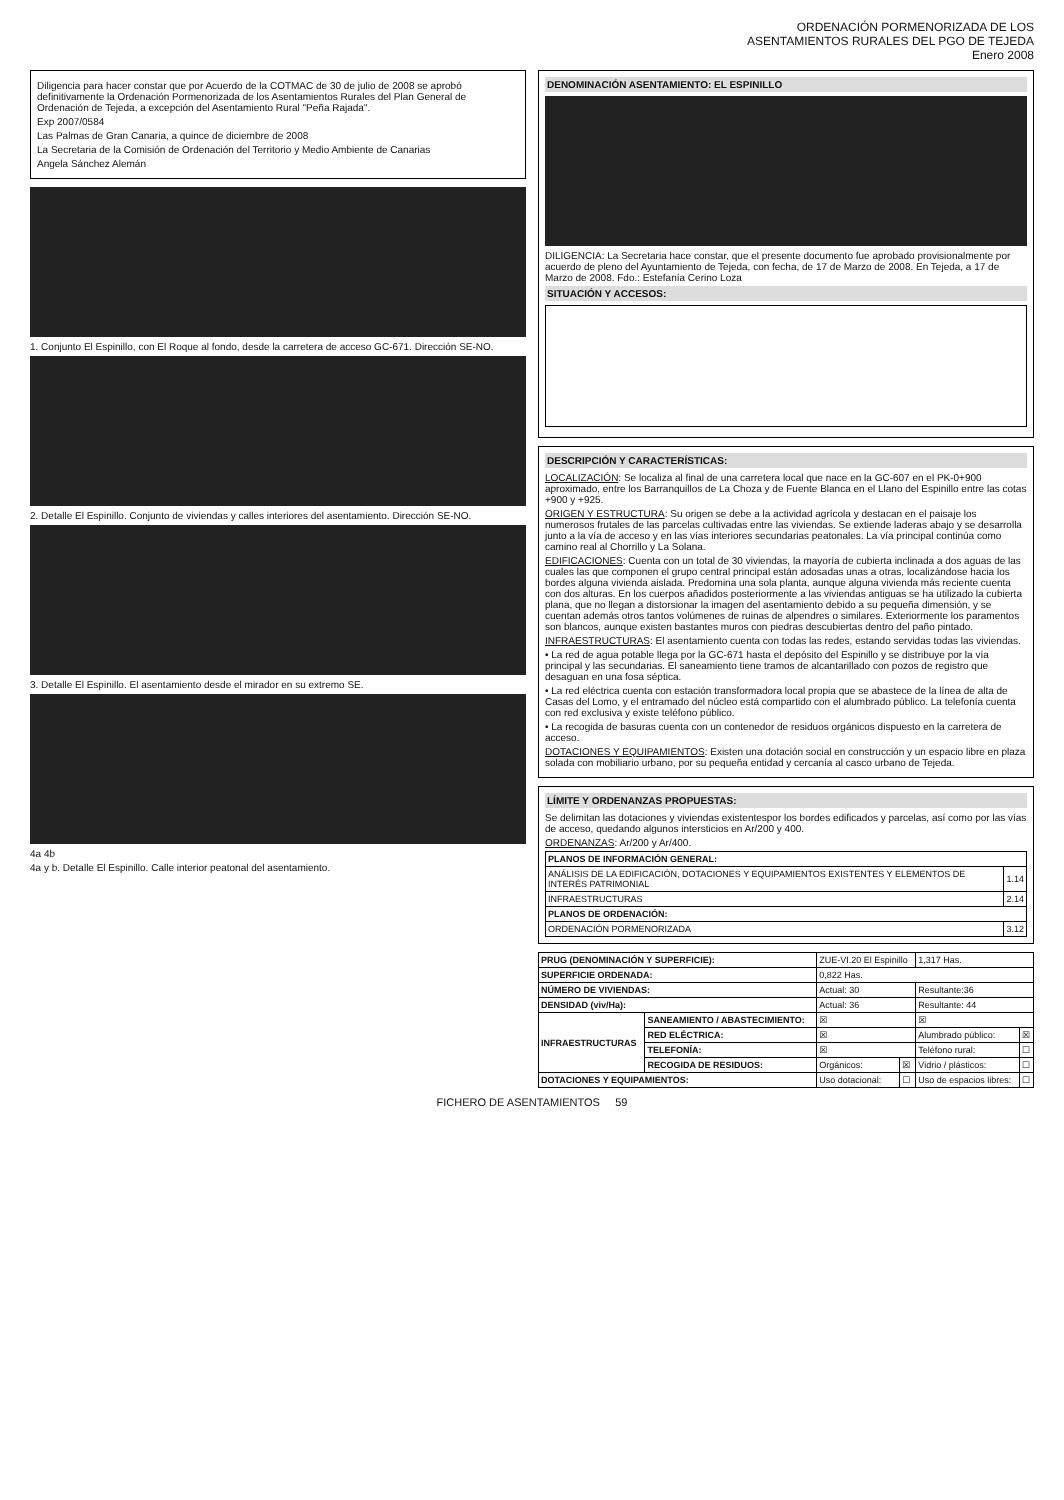ORDENACIÓN PORMENORIZADA DE LOS
ASENTAMIENTOS RURALES DEL PGO DE TEJEDA
Enero 2008
Diligencia para hacer constar que por Acuerdo de la COTMAC de 30 de julio de 2008 se aprobó definitivamente la Ordenación Pormenorizada de los Asentamientos Rurales del Plan General de Ordenación de Tejeda, a excepción del Asentamiento Rural "Peña Rajada".
Exp 2007/0584
Las Palmas de Gran Canaria, a quince de diciembre de 2008
La Secretaria de la Comisión de Ordenación del Territorio y Medio Ambiente de Canarias
Angela Sánchez Alemán
1. Conjunto El Espinillo, con El Roque al fondo, desde la carretera de acceso GC-671. Dirección SE-NO.
2. Detalle El Espinillo. Conjunto de viviendas y calles interiores del asentamiento. Dirección SE-NO.
3. Detalle El Espinillo. El asentamiento desde el mirador en su extremo SE.
4a 4b
4a y b. Detalle El Espinillo. Calle interior peatonal del asentamiento.
DENOMINACIÓN ASENTAMIENTO: EL ESPINILLO
DILIGENCIA: La Secretaria hace constar, que el presente documento fue aprobado provisionalmente por acuerdo de pleno del Ayuntamiento de Tejeda, con fecha, de 17 de Marzo de 2008. En Tejeda, a 17 de Marzo de 2008. Fdo.: Estefanía Cerino Loza
SITUACIÓN Y ACCESOS:
DESCRIPCIÓN Y CARACTERÍSTICAS:
LOCALIZACIÓN: Se localiza al final de una carretera local que nace en la GC-607 en el PK-0+900 aproximado, entre los Barranquillos de La Choza y de Fuente Blanca en el Llano del Espinillo entre las cotas +900 y +925.
ORIGEN Y ESTRUCTURA: Su origen se debe a la actividad agrícola y destacan en el paisaje los numerosos frutales de las parcelas cultivadas entre las viviendas. Se extiende laderas abajo y se desarrolla junto a la vía de acceso y en las vías interiores secundarias peatonales. La vía principal continúa como camino real al Chorrillo y La Solana.
EDIFICACIONES: Cuenta con un total de 30 viviendas, la mayoría de cubierta inclinada a dos aguas de las cuales las que componen el grupo central principal están adosadas unas a otras, localizándose hacia los bordes alguna vivienda aislada. Predomina una sola planta, aunque alguna vivienda más reciente cuenta con dos alturas. En los cuerpos añadidos posteriormente a las viviendas antiguas se ha utilizado la cubierta plana, que no llegan a distorsionar la imagen del asentamiento debido a su pequeña dimensión, y se cuentan además otros tantos volúmenes de ruinas de alpendres o similares. Exteriormente los paramentos son blancos, aunque existen bastantes muros con piedras descubiertas dentro del paño pintado.
INFRAESTRUCTURAS: El asentamiento cuenta con todas las redes, estando servidas todas las viviendas.
• La red de agua potable llega por la GC-671 hasta el depósito del Espinillo y se distribuye por la vía principal y las secundarias. El saneamiento tiene tramos de alcantarillado con pozos de registro que desaguan en una fosa séptica.
• La red eléctrica cuenta con estación transformadora local propia que se abastece de la línea de alta de Casas del Lomo, y el entramado del núcleo está compartido con el alumbrado público. La telefonía cuenta con red exclusiva y existe teléfono público.
• La recogida de basuras cuenta con un contenedor de residuos orgánicos dispuesto en la carretera de acceso.
DOTACIONES Y EQUIPAMIENTOS: Existen una dotación social en construcción y un espacio libre en plaza solada con mobiliario urbano, por su pequeña entidad y cercanía al casco urbano de Tejeda.
LÍMITE Y ORDENANZAS PROPUESTAS:
Se delimitan las dotaciones y viviendas existentespor los bordes edificados y parcelas, así como por las vías de acceso, quedando algunos intersticios en Ar/200 y 400.
ORDENANZAS: Ar/200 y Ar/400.
| PLANOS DE INFORMACIÓN GENERAL: | |
| --- | --- |
| ANÁLISIS DE LA EDIFICACIÓN, DOTACIONES Y EQUIPAMIENTOS EXISTENTES Y ELEMENTOS DE INTERÉS PATRIMONIAL | 1.14 |
| INFRAESTRUCTURAS | 2.14 |
| PLANOS DE ORDENACIÓN: | |
| ORDENACIÓN PORMENORIZADA | 3.12 |
| PRUG (DENOMINACIÓN Y SUPERFICIE): | | ZUE-VI.20 El Espinillo | | 1,317 Has. | |
| SUPERFICIE ORDENADA: | | 0,822 Has. | | | |
| NÚMERO DE VIVIENDAS: | | Actual: 30 | | Resultante:36 | |
| DENSIDAD (viv/Ha): | | Actual: 36 | | Resultante: 44 | |
| INFRAESTRUCTURAS | SANEAMIENTO / ABASTECIMIENTO: | ☒ | | ☒ | |
| | RED ELÉCTRICA: | ☒ | | Alumbrado público: | ☒ |
| | TELEFONÍA: | ☒ | | Teléfono rural: | ☐ |
| | RECOGIDA DE RESIDUOS: | Orgánicos: | ☒ | Vidrio / plásticos: | ☐ |
| DOTACIONES Y EQUIPAMIENTOS: | | Uso dotacional: | ☐ | Uso de espacios libres: | ☐ |
FICHERO DE ASENTAMIENTOS 59